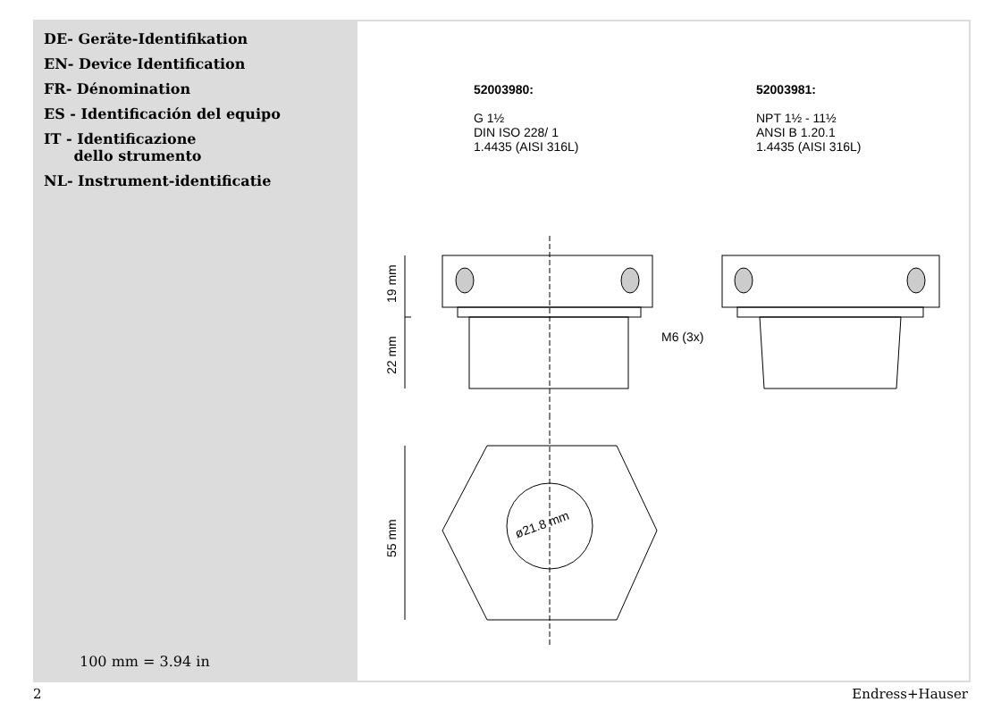DE- Geräte-Identifikation
EN- Device Identification
FR- Dénomination
ES - Identificación del equipo
IT - Identificazione
dello strumento
NL- Instrument-identificatie
100 mm = 3.94 in
52003980:
G 1½
DIN ISO 228/ 1
1.4435 (AISI 316L)
52003981:
NPT 1½ - 11½
ANSI B 1.20.1
1.4435 (AISI 316L)
19 mm
22 mm
M6 (3x)
55 mm
ø21.8 mm
2 Endress+Hauser